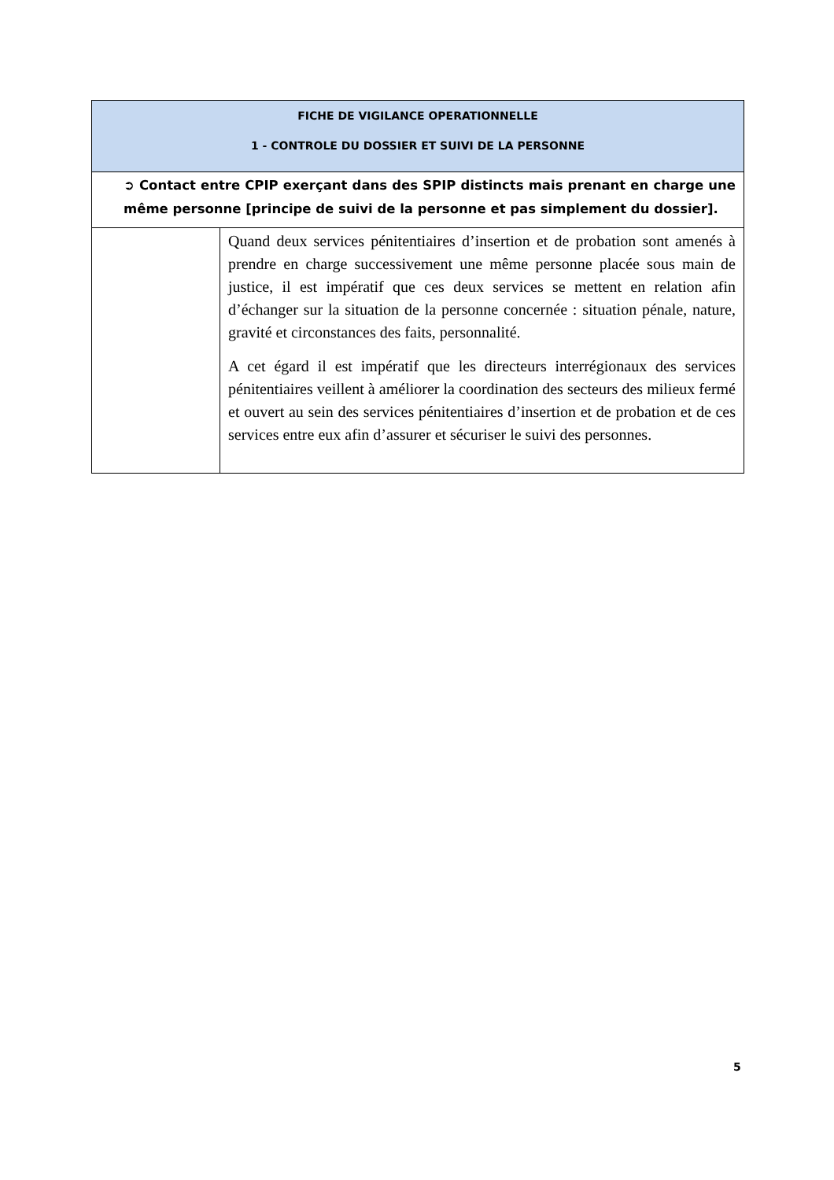| FICHE DE VIGILANCE OPERATIONNELLE 1 - CONTROLE DU DOSSIER ET SUIVI DE LA PERSONNE | |
| --- | --- |
| ➲ Contact entre CPIP exerçant dans des SPIP distincts mais prenant en charge une même personne [principe de suivi de la personne et pas simplement du dossier]. | |
| | Quand deux services pénitentiaires d’insertion et de probation sont amenés à prendre en charge successivement une même personne placée sous main de justice, il est impératif que ces deux services se mettent en relation afin d’échanger sur la situation de la personne concernée : situation pénale, nature, gravité et circonstances des faits, personnalité. A cet égard il est impératif que les directeurs interrégionaux des services pénitentiaires veillent à améliorer la coordination des secteurs des milieux fermé et ouvert au sein des services pénitentiaires d’insertion et de probation et de ces services entre eux afin d’assurer et sécuriser le suivi des personnes. |
5